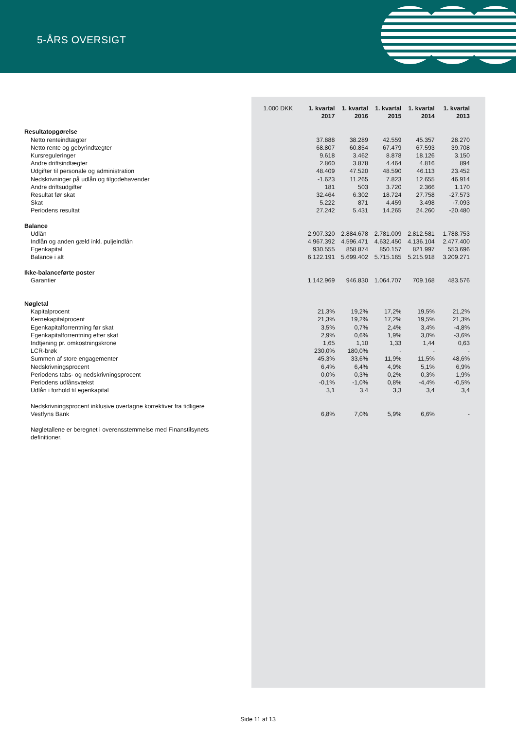5-ÅRS OVERSIGT
| | 1.000 DKK | 1. kvartal 2017 | 1. kvartal 2016 | 1. kvartal 2015 | 1. kvartal 2014 | 1. kvartal 2013 |
| --- | --- | --- | --- | --- | --- | --- |
| Resultatopgørelse | | | | | | |
| Netto renteindtægter | | 37.888 | 38.289 | 42.559 | 45.357 | 28.270 |
| Netto rente og gebyrindtægter | | 68.807 | 60.854 | 67.479 | 67.593 | 39.708 |
| Kursreguleringer | | 9.618 | 3.462 | 8.878 | 18.126 | 3.150 |
| Andre driftsindtægter | | 2.860 | 3.878 | 4.464 | 4.816 | 894 |
| Udgifter til personale og administration | | 48.409 | 47.520 | 48.590 | 46.113 | 23.452 |
| Nedskrivninger på udlån og tilgodehavender | | -1.623 | 11.265 | 7.823 | 12.655 | 46.914 |
| Andre driftsudgifter | | 181 | 503 | 3.720 | 2.366 | 1.170 |
| Resultat før skat | | 32.464 | 6.302 | 18.724 | 27.758 | -27.573 |
| Skat | | 5.222 | 871 | 4.459 | 3.498 | -7.093 |
| Periodens resultat | | 27.242 | 5.431 | 14.265 | 24.260 | -20.480 |
| Balance | | | | | | |
| Udlån | | 2.907.320 | 2.884.678 | 2.781.009 | 2.812.581 | 1.788.753 |
| Indlån og anden gæld inkl. puljeindlån | | 4.967.392 | 4.596.471 | 4.632.450 | 4.136.104 | 2.477.400 |
| Egenkapital | | 930.555 | 858.874 | 850.157 | 821.997 | 553.696 |
| Balance i alt | | 6.122.191 | 5.699.402 | 5.715.165 | 5.215.918 | 3.209.271 |
| Ikke-balanceførte poster | | | | | | |
| Garantier | | 1.142.969 | 946.830 | 1.064.707 | 709.168 | 483.576 |
| Nøgletal | | | | | | |
| Kapitalprocent | | 21,3% | 19,2% | 17,2% | 19,5% | 21,2% |
| Kernekapitalprocent | | 21,3% | 19,2% | 17,2% | 19,5% | 21,3% |
| Egenkapitalforrentning før skat | | 3,5% | 0,7% | 2,4% | 3,4% | -4,8% |
| Egenkapitalforrentning efter skat | | 2,9% | 0,6% | 1,9% | 3,0% | -3,6% |
| Indtjening pr. omkostningskrone | | 1,65 | 1,10 | 1,33 | 1,44 | 0,63 |
| LCR-brøk | | 230,0% | 180,0% | - | - | - |
| Summen af store engagementer | | 45,3% | 33,6% | 11,9% | 11,5% | 48,6% |
| Nedskrivningsprocent | | 6,4% | 6,4% | 4,9% | 5,1% | 6,9% |
| Periodens tabs- og nedskrivningsprocent | | 0,0% | 0,3% | 0,2% | 0,3% | 1,9% |
| Periodens udlånsvækst | | -0,1% | -1,0% | 0,8% | -4,4% | -0,5% |
| Udlån i forhold til egenkapital | | 3,1 | 3,4 | 3,3 | 3,4 | 3,4 |
| Nedskrivningsprocent inklusive overtagne korrektiver fra tidligere Vestfyns Bank | | 6,8% | 7,0% | 5,9% | 6,6% | - |
| Nøgletallene er beregnet i overensstemmelse med Finanstilsynets definitioner. | | | | | | |
Side 11 af 13